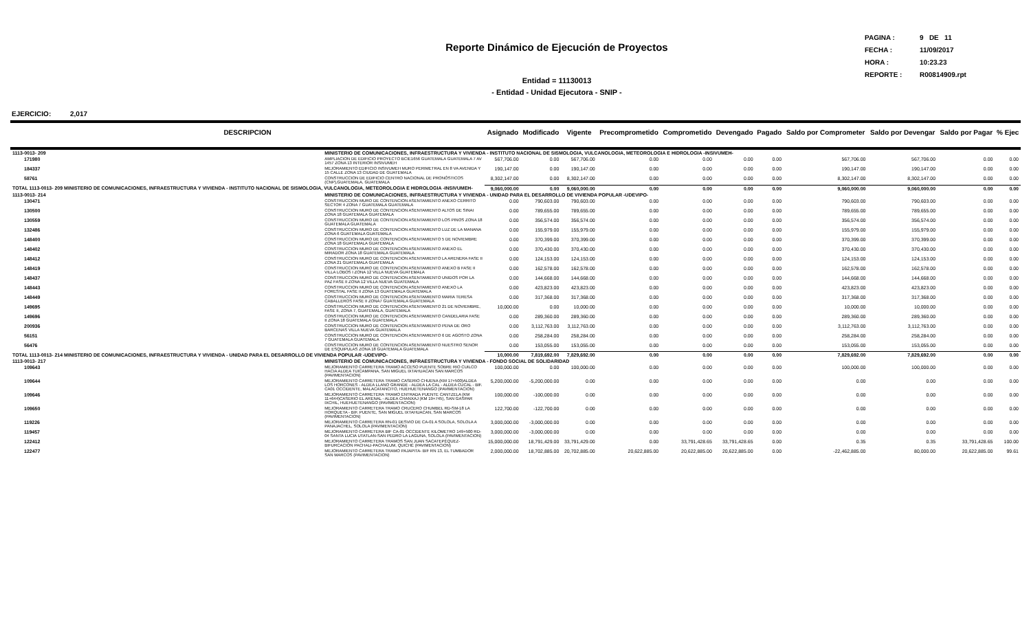Reporte Dinámico de Ejecución de Proyectos
Entidad = 11130013
- Entidad - Unidad Ejecutora - SNIP -
PAGINA : 9 DE 11
FECHA : 11/09/2017
HORA : 10:23.23
REPORTE : R00814909.rpt
EJERCICIO: 2,017
| DESCRIPCION | | Asignado | Modificado | Vigente | Precomprometido | Comprometido | Devengado | Pagado | Saldo por Comprometer | Saldo por Devengar | Saldo por Pagar | % Ejec |
| --- | --- | --- | --- | --- | --- | --- | --- | --- | --- | --- | --- | --- |
| 1113-0013- 209 | MINISTERIO DE COMUNICACIONES, INFRAESTRUCTURA Y VIVIENDA - INSTITUTO NACIONAL DE SISMOLOGIA, VULCANOLOGIA, METEOROLOGIA E HIDROLOGIA -INSIVUMEH- | | | | | | | | | | | |
| 171980 | AMPLIACION DE EDIFICIO PROYECTO BCIE1656 GUATEMALA GUATEMALA 7 AV 1457 ZONA 13 INTERIOR INSIVUMEH | 567,706.00 | 0.00 | 567,706.00 | 0.00 | 0.00 | 0.00 | 0.00 | 567,706.00 | 567,706.00 | 0.00 | 0.00 |
| 184337 | MEJORAMIENTO EDIFICIO INSIVUMEH MURO PERIMETRAL EN 8 VA AVENIDA Y 15 CALLE ZONA 13 CIUDAD DE GUATEMALA | 190,147.00 | 0.00 | 190,147.00 | 0.00 | 0.00 | 0.00 | 0.00 | 190,147.00 | 190,147.00 | 0.00 | 0.00 |
| 58761 | CONSTRUCCION DE EDIFICIO CENTRO NACIONAL DE PRONÓSTICOS (CNP),GUATEMALA, GUATEMALA | 8,302,147.00 | 0.00 | 8,302,147.00 | 0.00 | 0.00 | 0.00 | 0.00 | 8,302,147.00 | 8,302,147.00 | 0.00 | 0.00 |
| TOTAL 1113-0013- 209 MINISTERIO DE COMUNICACIONES, INFRAESTRUCTURA Y VIVIENDA - INSTITUTO NACIONAL DE SISMOLOGIA, VULCANOLOGIA, METEOROLOGIA E HIDROLOGIA -INSIVUMEH- | | 9,060,000.00 | 0.00 | 9,060,000.00 | 0.00 | 0.00 | 0.00 | 0.00 | 9,060,000.00 | 9,060,000.00 | 0.00 | 0.00 |
| 1113-0013- 214 | MINISTERIO DE COMUNICACIONES, INFRAESTRUCTURA Y VIVIENDA - UNIDAD PARA EL DESARROLLO DE VIVIENDA POPULAR -UDEVIPO- | | | | | | | | | | | |
| 130471 | CONSTRUCCION MURO DE CONTENCION ASENTAMIENTO ANEXO CERRITO SECTOR 4 ZONA 7 GUATEMALA GUATEMALA | 0.00 | 790,603.00 | 790,603.00 | 0.00 | 0.00 | 0.00 | 0.00 | 790,603.00 | 790,603.00 | 0.00 | 0.00 |
| 130500 | CONSTRUCCION MURO DE CONTENCION ASENTAMIENTO ALTOS DE SINAI ZONA 18 GUATEMALA GUATEMALA | 0.00 | 789,655.00 | 789,655.00 | 0.00 | 0.00 | 0.00 | 0.00 | 789,655.00 | 789,655.00 | 0.00 | 0.00 |
| 130559 | CONSTRUCCION MURO DE CONTENCION ASENTAMIENTO LOS PINOS ZONA 18 GUATEMALA GUATEMALA | 0.00 | 356,574.00 | 356,574.00 | 0.00 | 0.00 | 0.00 | 0.00 | 356,574.00 | 356,574.00 | 0.00 | 0.00 |
| 132486 | CONSTRUCCION MURO DE CONTENCION ASENTAMIENTO LUZ DE LA MANANA ZONA 6 GUATEMALA GUATEMALA | 0.00 | 155,979.00 | 155,979.00 | 0.00 | 0.00 | 0.00 | 0.00 | 155,979.00 | 155,979.00 | 0.00 | 0.00 |
| 148400 | CONSTRUCCION MURO DE CONTENCION ASENTAMIENTO 5 DE NOVIEMBRE ZONA 18 GUATEMALA GUATEMALA | 0.00 | 370,399.00 | 370,399.00 | 0.00 | 0.00 | 0.00 | 0.00 | 370,399.00 | 370,399.00 | 0.00 | 0.00 |
| 148402 | CONSTRUCCION MURO DE CONTENCION ASENTAMIENTO ANEXO EL MIRADOR ZONA 18 GUATEMALA GUATEMALA | 0.00 | 370,430.00 | 370,430.00 | 0.00 | 0.00 | 0.00 | 0.00 | 370,430.00 | 370,430.00 | 0.00 | 0.00 |
| 148412 | CONSTRUCCION MURO DE CONTENCION ASENTAMIENTO LA ARENERA FASE II ZONA 21 GUATEMALA GUATEMALA | 0.00 | 124,153.00 | 124,153.00 | 0.00 | 0.00 | 0.00 | 0.00 | 124,153.00 | 124,153.00 | 0.00 | 0.00 |
| 148419 | CONSTRUCCION MURO DE CONTENCION ASENTAMIENTO ANEXO B FASE II VILLA LOBOS I ZONA 12 VILLA NUEVA GUATEMALA | 0.00 | 162,578.00 | 162,578.00 | 0.00 | 0.00 | 0.00 | 0.00 | 162,578.00 | 162,578.00 | 0.00 | 0.00 |
| 148437 | CONSTRUCCION MURO DE CONTENCION ASENTAMIENTO UNIDOS POR LA PAZ FASE II ZONA 12 VILLA NUEVA GUATEMALA | 0.00 | 144,668.00 | 144,668.00 | 0.00 | 0.00 | 0.00 | 0.00 | 144,668.00 | 144,668.00 | 0.00 | 0.00 |
| 148443 | CONSTRUCCION MURO DE CONTENCION ASENTAMIENTO ANEXO LA FORESTAL FASE II ZONA 13 GUATEMALA GUATEMALA | 0.00 | 423,823.00 | 423,823.00 | 0.00 | 0.00 | 0.00 | 0.00 | 423,823.00 | 423,823.00 | 0.00 | 0.00 |
| 148449 | CONSTRUCCION MURO DE CONTENCION ASENTAMIENTO MARIA TERESA CABALLEROS FASE II ZONA7 GUATEMALA GUATEMALA | 0.00 | 317,368.00 | 317,368.00 | 0.00 | 0.00 | 0.00 | 0.00 | 317,368.00 | 317,368.00 | 0.00 | 0.00 |
| 149695 | CONSTRUCCION MURO DE CONTENCION ASENTAMIENTO 21 DE NOVIEMBRE, FASE II, ZONA 7, GUATEMALA, GUATEMALA | 10,000.00 | 0.00 | 10,000.00 | 0.00 | 0.00 | 0.00 | 0.00 | 10,000.00 | 10,000.00 | 0.00 | 0.00 |
| 149696 | CONSTRUCCION MURO DE CONTENCION ASENTAMIENTO CANDELARIA FASE II ZONA 18 GUATEMALA GUATEMALA | 0.00 | 289,360.00 | 289,360.00 | 0.00 | 0.00 | 0.00 | 0.00 | 289,360.00 | 289,360.00 | 0.00 | 0.00 |
| 200936 | CONSTRUCCION MURO DE CONTENCION ASENTAMIENTO PENA DE ORO BARCENAS VILLA NUEVA GUATEMALA | 0.00 | 3,112,763.00 | 3,112,763.00 | 0.00 | 0.00 | 0.00 | 0.00 | 3,112,763.00 | 3,112,763.00 | 0.00 | 0.00 |
| 56151 | CONSTRUCCION MURO DE CONTENCION ASENTAMIENTO 6 DE AGOSTO ZONA 7 GUATEMALA GUATEMALA | 0.00 | 258,284.00 | 258,284.00 | 0.00 | 0.00 | 0.00 | 0.00 | 258,284.00 | 258,284.00 | 0.00 | 0.00 |
| 56476 | CONSTRUCCION MURO DE CONTENCION ASENTAMIENTO NUESTRO SENOR DE ESQUIPULAS ZONA 18 GUATEMALA GUATEMALA | 0.00 | 153,055.00 | 153,055.00 | 0.00 | 0.00 | 0.00 | 0.00 | 153,055.00 | 153,055.00 | 0.00 | 0.00 |
| TOTAL 1113-0013- 214 MINISTERIO DE COMUNICACIONES, INFRAESTRUCTURA Y VIVIENDA - UNIDAD PARA EL DESARROLLO DE VIVIENDA POPULAR -UDEVIPO- | | 10,000.00 | 7,819,692.00 | 7,829,692.00 | 0.00 | 0.00 | 0.00 | 0.00 | 7,829,692.00 | 7,829,692.00 | 0.00 | 0.00 |
| 1113-0013- 217 | MINISTERIO DE COMUNICACIONES, INFRAESTRUCTURA Y VIVIENDA - FONDO SOCIAL DE SOLIDARIDAD | | | | | | | | | | | |
| 109643 | MEJORAMIENTO CARRETERA TRAMO ACCESO PUENTE SOBRE RIO CUILCO HACIA ALDEA TUICAMPANA, SAN MIGUEL IXTAHUACAN SAN MARCOS (PAVIMENTACION) | 100,000.00 | 0.00 | 100,000.00 | 0.00 | 0.00 | 0.00 | 0.00 | 100,000.00 | 100,000.00 | 0.00 | 0.00 |
| 109644 | MEJORAMIENTO CARRETERA TRAMO CASERIO CHUENA (KM 17+500)ALDEA LOS HORCONES - ALDEA LLANO GRANDE - ALDEA LA CAL - ALDEA CUCAL - BIF. CA01 OCCIDENTE, MALACATANCITO, HUEHUETENANGO (PAVIMENTACION) | 5,200,000.00 | -5,200,000.00 | 0.00 | 0.00 | 0.00 | 0.00 | 0.00 | 0.00 | 0.00 | 0.00 | 0.00 |
| 109646 | MEJORAMIENTO CARRETERA TRAMO ENTRADA PUENTE CANTZELA (KM 11+644)CASERIO EL ARENAL - ALDEA CHANXAJ (KM 19+745), SAN GASPAR IXCHIL, HUEHUETENANGO (PAVIMENTACION) | 100,000.00 | -100,000.00 | 0.00 | 0.00 | 0.00 | 0.00 | 0.00 | 0.00 | 0.00 | 0.00 | 0.00 |
| 109650 | MEJORAMIENTO CARRETERA TRAMO CRUCERO CHUMBEL RD-SM-18 LA HORQUETA - BIF. PUENTE, SAN MIGUEL IXTAHUACAN, SAN MARCOS (PAVIMENTACION) | 122,700.00 | -122,700.00 | 0.00 | 0.00 | 0.00 | 0.00 | 0.00 | 0.00 | 0.00 | 0.00 | 0.00 |
| 119226 | MEJORAMIENTO CARRETERA RN-01 DESVIO DE CA-01 A SOLOLA, SOLOLA A PANAJACHEL, SOLOLA (PAVIMENTACION) | 3,000,000.00 | -3,000,000.00 | 0.00 | 0.00 | 0.00 | 0.00 | 0.00 | 0.00 | 0.00 | 0.00 | 0.00 |
| 119457 | MEJORAMIENTO CARRETERA BIF CA-01 OCCIDENTE KILOMETRO 149+500 RD-04 SANTA LUCIA UTATLAN-SAN PEDRO LA LAGUNA, SOLOLA (PAVIMENTACION) | 3,000,000.00 | -3,000,000.00 | 0.00 | 0.00 | 0.00 | 0.00 | 0.00 | 0.00 | 0.00 | 0.00 | 0.00 |
| 122412 | MEJORAMIENTO CARRETERA TRAMOS SAN JUAN SACATEPÉQUEZ-BIFURCACIÓN PACHALI-PACHALUM, QUICHÉ (PAVIMENTACION) | 15,000,000.00 | 18,791,429.00 | 33,791,429.00 | 0.00 | 33,791,428.65 | 33,791,428.65 | 0.00 | 0.35 | 0.35 | 33,791,428.65 | 100.00 |
| 122477 | MEJORAMIENTO CARRETERA TRAMO PAJAPITA- BIF RN 13, EL TUMBADOR SAN MARCOS (PAVIMENTACION) | 2,000,000.00 | 18,702,885.00 | 20,702,885.00 | 20,622,885.00 | 20,622,885.00 | 20,622,885.00 | 0.00 | -22,462,885.00 | 80,000.00 | 20,622,885.00 | 99.61 |